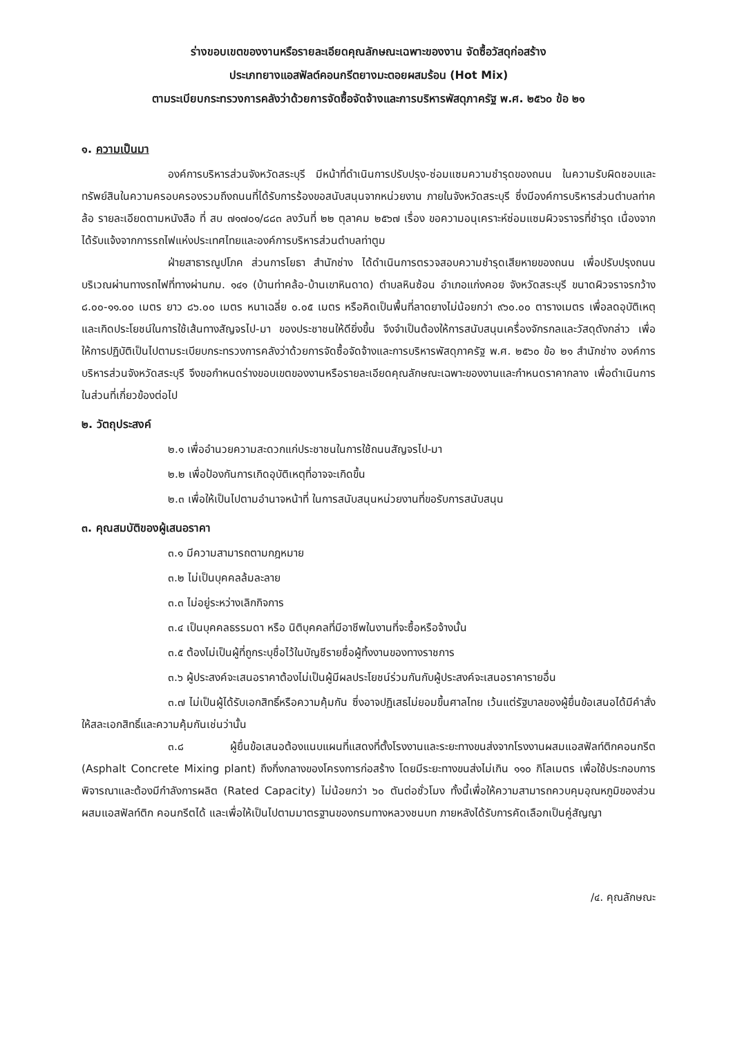ร่างขอบเขตของงานหรือรายละเอียดคุณลักษณะเฉพาะของงาน จัดซื้อวัสดุก่อสร้าง
ประเภทยางแอสฟัลต์คอนกรีตยางมะตอยผสมร้อน (Hot Mix)
ตามระเบียบกระทรวงการคลังว่าด้วยการจัดซื้อจัดจ้างและการบริหารพัสดุภาครัฐ พ.ศ. ๒๕๖๐ ข้อ ๒๑
๑. ความเป็นมา
องค์การบริหารส่วนจังหวัดสระบุรี มีหน้าที่ดำเนินการปรับปรุง-ซ่อมแซมความชำรุดของถนน ในความรับผิดชอบและทรัพย์สินในความครอบครองรวมถึงถนนที่ได้รับการร้องขอสนับสนุนจากหน่วยงาน ภายในจังหวัดสระบุรี ซึ่งมีองค์การบริหารส่วนตำบลท่าคล้อ รายละเอียดตามหนังสือ ที่ สบ ๗๑๗๐๑/๘๘๓ ลงวันที่ ๒๒ ตุลาคม ๒๕๖๗ เรื่อง ขอความอนุเคราะห์ซ่อมแซมผิวจราจรที่ชำรุด เนื่องจากได้รับแจ้งจากการรถไฟแห่งประเทศไทยและองค์การบริหารส่วนตำบลท่าตูม
ฝ่ายสาธารณูปโภค ส่วนการโยธา สำนักช่าง ได้ดำเนินการตรวจสอบความชำรุดเสียหายของถนน เพื่อปรับปรุงถนนบริเวณผ่านทางรถไฟที่ทางผ่านกม. ๑๔๑ (บ้านท่าคล้อ-บ้านเขาหินดาด) ตำบลหินซ้อน อำเภอแก่งคอย จังหวัดสระบุรี ขนาดผิวจราจรกว้าง ๘.๐๐-๑๑.๐๐ เมตร ยาว ๘๖.๐๐ เมตร หนาเฉลี่ย ๐.๐๕ เมตร หรือคิดเป็นพื้นที่ลาดยางไม่น้อยกว่า ๙๖๐.๐๐ ตารางเมตร เพื่อลดอุบัติเหตุและเกิดประโยชน์ในการใช้เส้นทางสัญจรไป-มา ของประชาชนให้ดียิ่งขึ้น จึงจำเป็นต้องให้การสนับสนุนเครื่องจักรกลและวัสดุดังกล่าว เพื่อให้การปฏิบัติเป็นไปตามระเบียบกระทรวงการคลังว่าด้วยการจัดซื้อจัดจ้างและการบริหารพัสดุภาครัฐ พ.ศ. ๒๕๖๐ ข้อ ๒๑ สำนักช่าง องค์การบริหารส่วนจังหวัดสระบุรี จึงขอกำหนดร่างขอบเขตของงานหรือรายละเอียดคุณลักษณะเฉพาะของงานและกำหนดราคากลาง เพื่อดำเนินการในส่วนที่เกี่ยวข้องต่อไป
๒. วัตถุประสงค์
๒.๑ เพื่ออำนวยความสะดวกแก่ประชาชนในการใช้ถนนสัญจรไป-มา
๒.๒ เพื่อป้องกันการเกิดอุบัติเหตุที่อาจจะเกิดขึ้น
๒.๓ เพื่อให้เป็นไปตามอำนาจหน้าที่ ในการสนับสนุนหน่วยงานที่ขอรับการสนับสนุน
๓. คุณสมบัติของผู้เสนอราคา
๓.๑ มีความสามารถตามกฎหมาย
๓.๒ ไม่เป็นบุคคลล้มละลาย
๓.๓ ไม่อยู่ระหว่างเลิกกิจการ
๓.๔ เป็นบุคคลธรรมดา หรือ นิติบุคคลที่มีอาชีพในงานที่จะซื้อหรือจ้างนั้น
๓.๕ ต้องไม่เป็นผู้ที่ถูกระบุชื่อไว้ในบัญชีรายชื่อผู้ทิ้งงานของทางราชการ
๓.๖ ผู้ประสงค์จะเสนอราคาต้องไม่เป็นผู้มีผลประโยชน์ร่วมกันกับผู้ประสงค์จะเสนอราคารายอื่น
๓.๗ ไม่เป็นผู้ได้รับเอกสิทธิ์หรือความคุ้มกัน ซึ่งอาจปฏิเสธไม่ยอมขึ้นศาลไทย เว้นแต่รัฐบาลของผู้ยื่นข้อเสนอได้มีคำสั่งให้สละเอกสิทธิ์และความคุ้มกันเช่นว่านั้น
๓.๘ ผู้ยื่นข้อเสนอต้องแนบแผนที่แสดงที่ตั้งโรงงานและระยะทางขนส่งจากโรงงานผสมแอสฟัลท์ติกคอนกรีต (Asphalt Concrete Mixing plant) ถึงกึ่งกลางของโครงการก่อสร้าง โดยมีระยะทางขนส่งไม่เกิน ๑๑๐ กิโลเมตร เพื่อใช้ประกอบการพิจารณาและต้องมีกำลังการผลิต (Rated Capacity) ไม่น้อยกว่า ๖๐ ตันต่อชั่วโมง ทั้งนี้เพื่อให้ความสามารถควบคุมอุณหภูมิของส่วนผสมแอสฟัลท์ติก คอนกรีตได้ และเพื่อให้เป็นไปตามมาตรฐานของกรมทางหลวงชนบท ภายหลังได้รับการคัดเลือกเป็นคู่สัญญา
/๔. คุณลักษณะ